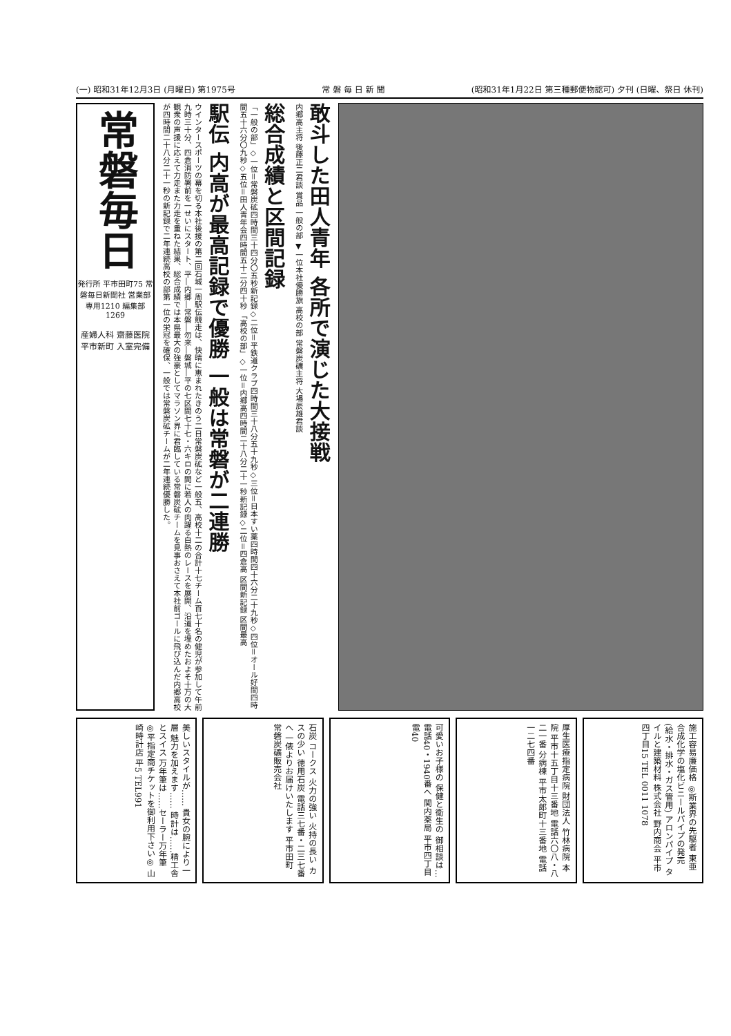(一) 昭和31年12月3日 (月曜日) 第1975号 常 磐 毎 日 新 聞 (昭和31年1月22日 第三種郵便物認可) 夕刊 (日曜、祭日 休刊)
常磐毎日
発行所 平市田町75 常磐毎日新聞社 営業部専用1210 編集部1269
産婦人科 齋藤医院 平市新町 入室完備
駅伝 内高が最高記録で優勝 一般は常磐が二連勝
ウインタースポーツの幕を切る本社後援の第二回石城一周駅伝競走は、快晴に恵まれたきのう二日常磐炭砿など一般五、高校十二の合計十七チーム百七十名の健児が参加して午前九時三十分、四倉消防署前を一せいにスタート、平―内郷―常磐―勿来―磐城―平の七区間七十七・六キロの間に若人の肉躍る白熱のレースを展開、沿道を埋めたおよそ十万の大観衆の声援に応えて力走また力走を重ねた結果、総合成績では本県最大の強豪としてマラソン界に君臨している常磐炭砿チームを見事おさえて本社前ゴールに飛び込んだ内郷高校が四時間二十八分二十一秒の新記録で二年連続高校の部第一位の栄冠を確保、一般では常磐炭砿チームが二年連続優勝した。
総合成績と区間記録
「一般の部」◇一位＝常磐炭砿四時間三十四分〇五秒新記録◇二位＝平鉄道クラブ四時間三十八分五十九秒◇三位＝日本すい薬四時間四十六分二十九秒◇四位＝オール好間四時間五十六分〇九秒◇五位＝田人青年会四時間五十二分四十秒 「高校の部」◇一位＝内郷高四時間二十八分二十一秒新記録◇二位＝四倉高 区間新記録 区間最高
敢斗した田人青年 各所で演じた大接戦
内郷高主将 後藤正二君談 賞品 一般の部 ▼一位本社優勝旗 高校の部 常磐炭礦主将 大場辰雄君談
美しいスタイルが…… 貴女の腕により一層 魅力を加えます…… 時計は……精工舎とスイス 万年筆は……セーラー万年筆 ◎平指定商チケットを御利用下さい◎ 山崎時計店 平5 TEL991
石炭 コークス 火力の強い 火持の長い カスの少い 徳用石炭 電話三七番・二三七番へ 一俵よりお届けいたします 平市田町 常磐炭礦販売会社
可愛いお子様の 保健と衛生の 御相談は… 電話40・1940番へ 関内薬局 平市四丁目 電40
厚生医療指定病院 財団法人 竹林病院 本院 平市十五丁目十三番地 電話六〇八・八二一番 分病棟 平市太郎町十三番地 電話一二七四番
施工容易廉価格 ◎斯業界の先駆者 東亜合成化学の塩化ビニールパイプの発売 (給水・排水・ガス管用) アロンパイプ タイルと建築材料 株式会社 野内商会 平市四丁目15 TEL 0011 1078